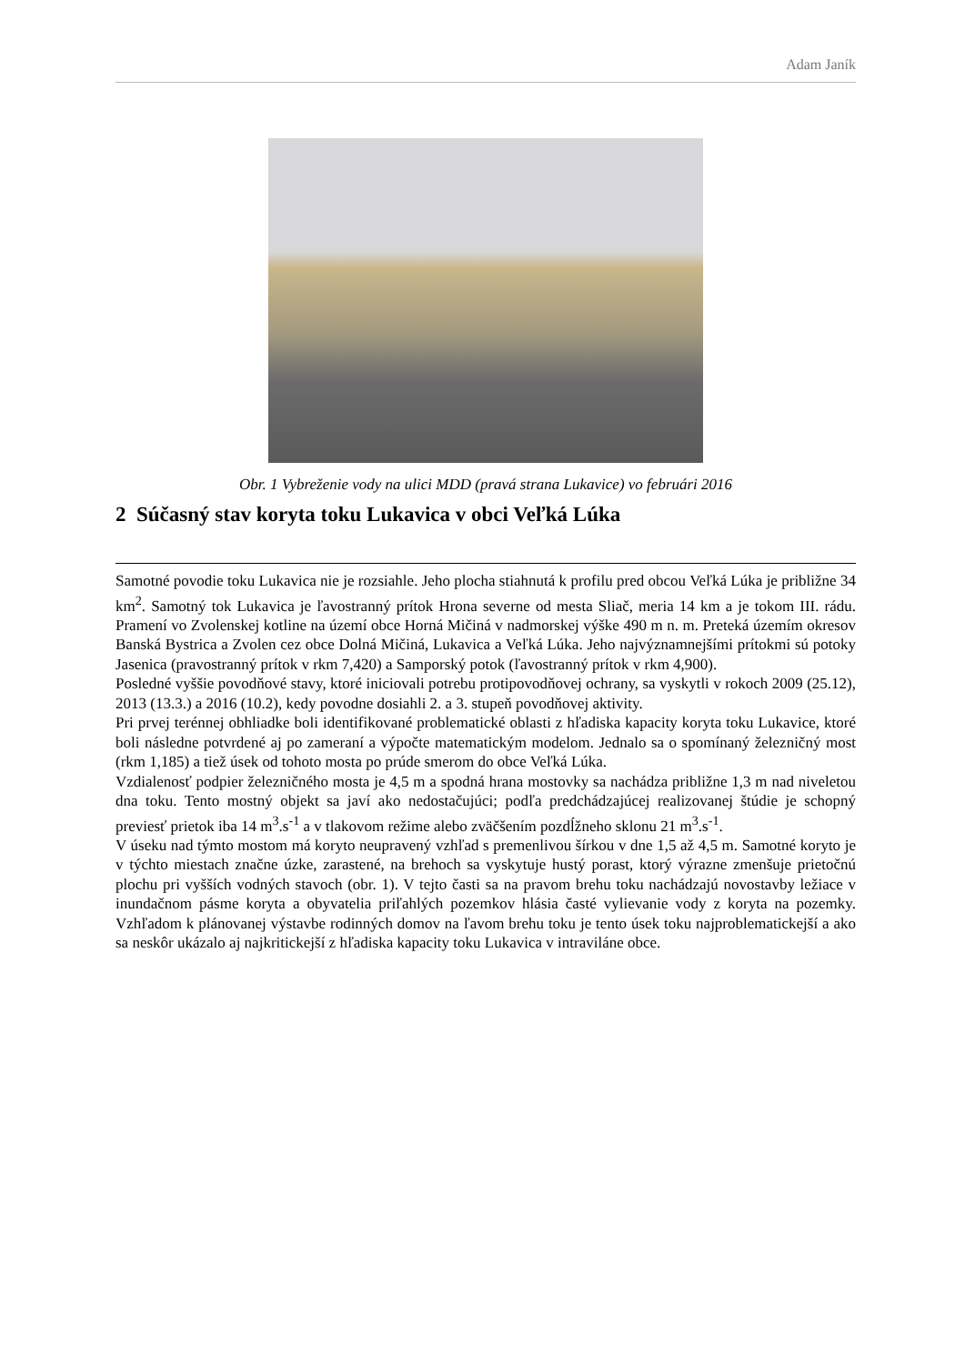Adam Janík
Obr. 1 Vybreženie vody na ulici MDD (pravá strana Lukavice) vo februári 2016
2 Súčasný stav koryta toku Lukavica v obci Veľká Lúka
Samotné povodie toku Lukavica nie je rozsiahle. Jeho plocha stiahnutá k profilu pred obcou Veľká Lúka je približne 34 km<sup>2</sup>. Samotný tok Lukavica je ľavostranný prítok Hrona severne od mesta Sliač, meria 14 km a je tokom III. rádu. Pramení vo Zvolenskej kotline na území obce Horná Mičiná v nadmorskej výške 490 m n. m. Preteká územím okresov Banská Bystrica a Zvolen cez obce Dolná Mičiná, Lukavica a Veľká Lúka. Jeho najvýznamnejšími prítokmi sú potoky Jasenica (pravostranný prítok v rkm 7,420) a Samporský potok (ľavostranný prítok v rkm 4,900).
Posledné vyššie povodňové stavy, ktoré iniciovali potrebu protipovodňovej ochrany, sa vyskytli v rokoch 2009 (25.12), 2013 (13.3.) a 2016 (10.2), kedy povodne dosiahli 2. a 3. stupeň povodňovej aktivity.
Pri prvej terénnej obhliadke boli identifikované problematické oblasti z hľadiska kapacity koryta toku Lukavice, ktoré boli následne potvrdené aj po zameraní a výpočte matematickým modelom. Jednalo sa o spomínaný železničný most (rkm 1,185) a tiež úsek od tohoto mosta po prúde smerom do obce Veľká Lúka.
Vzdialenosť podpier železničného mosta je 4,5 m a spodná hrana mostovky sa nachádza približne 1,3 m nad niveletou dna toku. Tento mostný objekt sa javí ako nedostačujúci; podľa predchádzajúcej realizovanej štúdie je schopný previesť prietok iba 14 m<sup>3</sup>.s<sup>-1</sup> a v tlakovom režime alebo zväčšením pozdĺžneho sklonu 21 m<sup>3</sup>.s<sup>-1</sup>.
V úseku nad týmto mostom má koryto neupravený vzhľad s premenlivou šírkou v dne 1,5 až 4,5 m. Samotné koryto je v týchto miestach značne úzke, zarastené, na brehoch sa vyskytuje hustý porast, ktorý výrazne zmenšuje prietočnú plochu pri vyšších vodných stavoch (obr. 1). V tejto časti sa na pravom brehu toku nachádzajú novostavby ležiace v inundačnom pásme koryta a obyvatelia priľahlých pozemkov hlásia časté vylievanie vody z koryta na pozemky. Vzhľadom k plánovanej výstavbe rodinných domov na ľavom brehu toku je tento úsek toku najproblematickejší a ako sa neskôr ukázalo aj najkritickejší z hľadiska kapacity toku Lukavica v intraviláne obce.